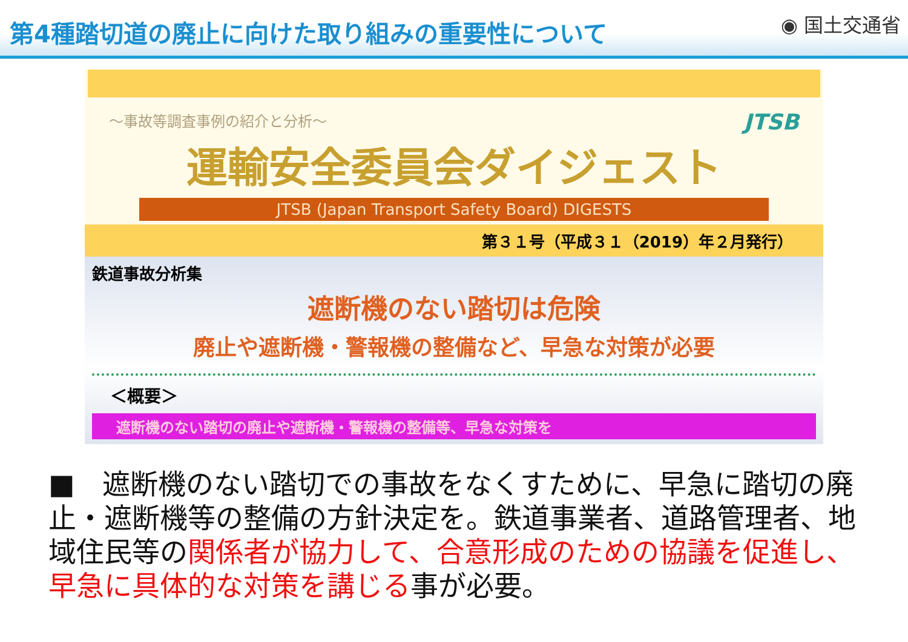第4種踏切道の廃止に向けた取り組みの重要性について
◉ 国土交通省
～事故等調査事例の紹介と分析～ JTSB
運輸安全委員会ダイジェスト
JTSB (Japan Transport Safety Board) DIGESTS
第３１号（平成３１（2019）年２月発行）
鉄道事故分析集
遮断機のない踏切は危険
廃止や遮断機・警報機の整備など、早急な対策が必要
＜概要＞
遮断機のない踏切の廃止や遮断機・警報機の整備等、早急な対策を
■　遮断機のない踏切での事故をなくすために、早急に踏切の廃止・遮断機等の整備の方針決定を。鉄道事業者、道路管理者、地域住民等の関係者が協力して、合意形成のための協議を促進し、早急に具体的な対策を講じる事が必要。